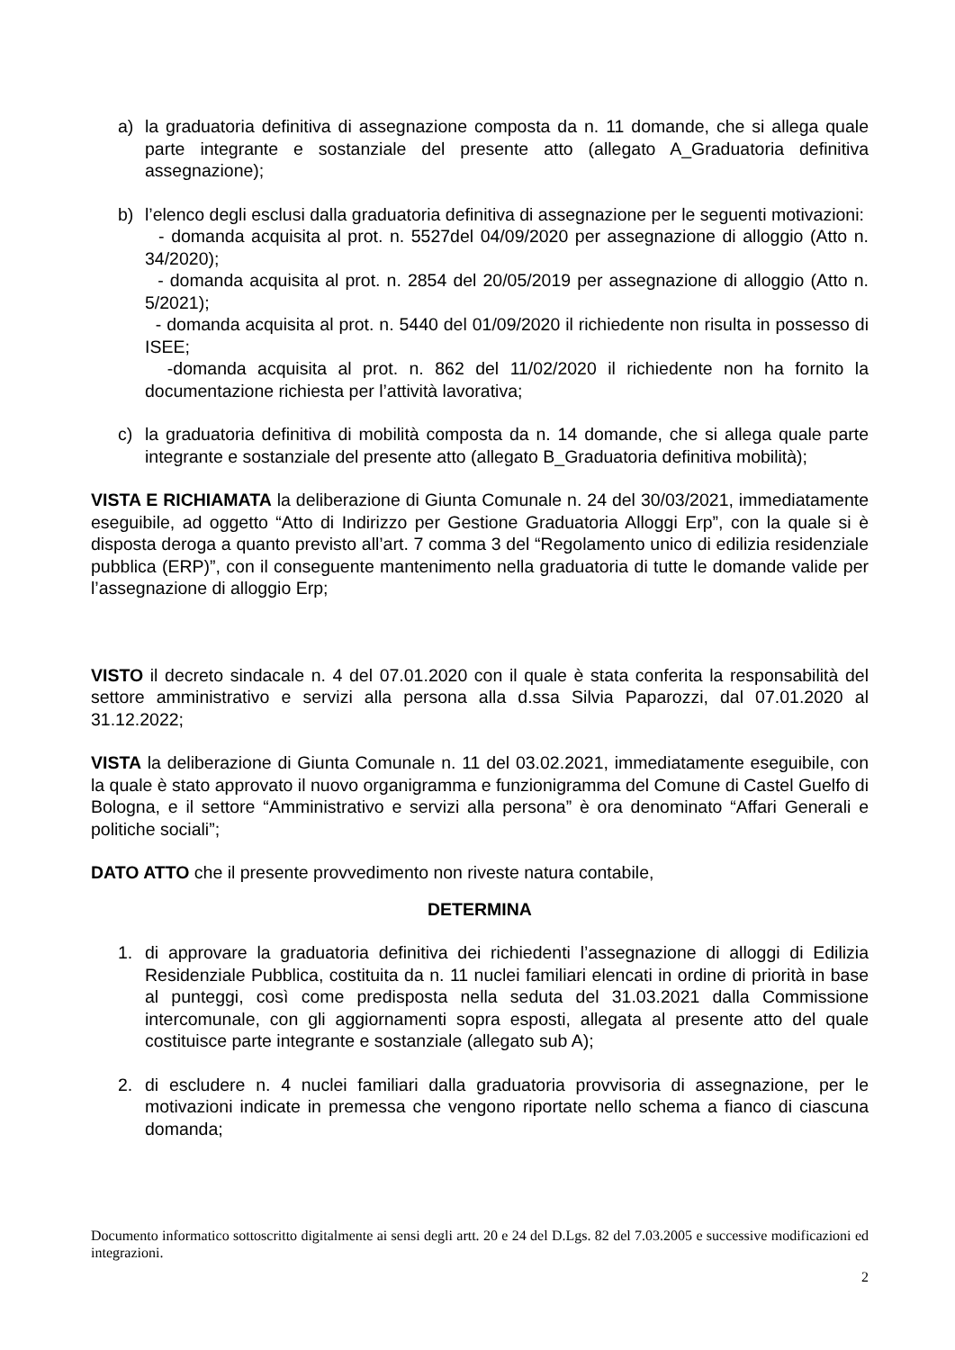a) la graduatoria definitiva di assegnazione composta da n. 11 domande, che si allega quale parte integrante e sostanziale del presente atto (allegato A_Graduatoria definitiva assegnazione);
b) l’elenco degli esclusi dalla graduatoria definitiva di assegnazione per le seguenti motivazioni:
- domanda acquisita al prot. n. 5527del 04/09/2020 per assegnazione di alloggio (Atto n. 34/2020);
- domanda acquisita al prot. n. 2854 del 20/05/2019 per assegnazione di alloggio (Atto n. 5/2021);
- domanda acquisita al prot. n. 5440 del 01/09/2020 il richiedente non risulta in possesso di ISEE;
-domanda acquisita al prot. n. 862 del 11/02/2020 il richiedente non ha fornito la documentazione richiesta per l’attività lavorativa;
c) la graduatoria definitiva di mobilità composta da n. 14 domande, che si allega quale parte integrante e sostanziale del presente atto (allegato B_Graduatoria definitiva mobilità);
VISTA E RICHIAMATA la deliberazione di Giunta Comunale n. 24 del 30/03/2021, immediatamente eseguibile, ad oggetto “Atto di Indirizzo per Gestione Graduatoria Alloggi Erp”, con la quale si è disposta deroga a quanto previsto all’art. 7 comma 3 del “Regolamento unico di edilizia residenziale pubblica (ERP)”, con il conseguente mantenimento nella graduatoria di tutte le domande valide per l’assegnazione di alloggio Erp;
VISTO il decreto sindacale n. 4 del 07.01.2020 con il quale è stata conferita la responsabilità del settore amministrativo e servizi alla persona alla d.ssa Silvia Paparozzi, dal 07.01.2020 al 31.12.2022;
VISTA la deliberazione di Giunta Comunale n. 11 del 03.02.2021, immediatamente eseguibile, con la quale è stato approvato il nuovo organigramma e funzionigramma del Comune di Castel Guelfo di Bologna, e il settore “Amministrativo e servizi alla persona” è ora denominato “Affari Generali e politiche sociali”;
DATO ATTO che il presente provvedimento non riveste natura contabile,
DETERMINA
1. di approvare la graduatoria definitiva dei richiedenti l’assegnazione di alloggi di Edilizia Residenziale Pubblica, costituita da n. 11 nuclei familiari elencati in ordine di priorità in base al punteggi, così come predisposta nella seduta del 31.03.2021 dalla Commissione intercomunale, con gli aggiornamenti sopra esposti, allegata al presente atto del quale costituisce parte integrante e sostanziale (allegato sub A);
2. di escludere n. 4 nuclei familiari dalla graduatoria provvisoria di assegnazione, per le motivazioni indicate in premessa che vengono riportate nello schema a fianco di ciascuna domanda;
Documento informatico sottoscritto digitalmente ai sensi degli artt. 20 e 24 del D.Lgs. 82 del 7.03.2005 e successive modificazioni ed integrazioni.
2